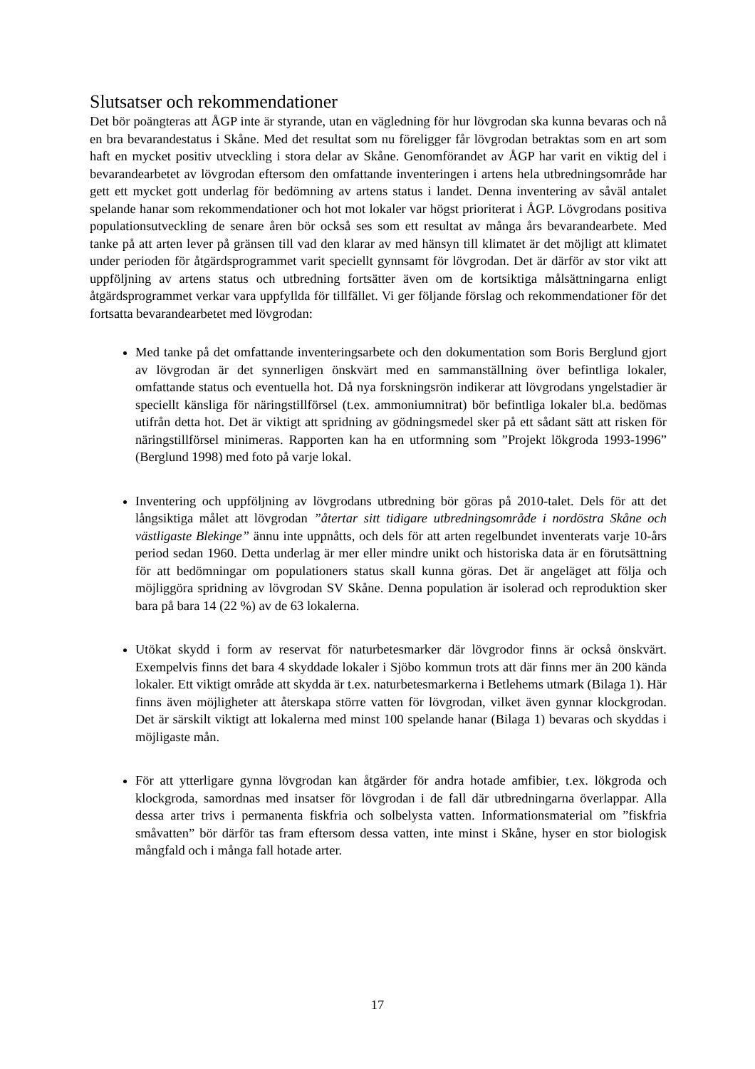Slutsatser och rekommendationer
Det bör poängteras att ÅGP inte är styrande, utan en vägledning för hur lövgrodan ska kunna bevaras och nå en bra bevarandestatus i Skåne. Med det resultat som nu föreligger får lövgrodan betraktas som en art som haft en mycket positiv utveckling i stora delar av Skåne. Genomförandet av ÅGP har varit en viktig del i bevarandearbetet av lövgrodan eftersom den omfattande inventeringen i artens hela utbredningsområde har gett ett mycket gott underlag för bedömning av artens status i landet. Denna inventering av såväl antalet spelande hanar som rekommendationer och hot mot lokaler var högst prioriterat i ÅGP. Lövgrodans positiva populationsutveckling de senare åren bör också ses som ett resultat av många års bevarandearbete. Med tanke på att arten lever på gränsen till vad den klarar av med hänsyn till klimatet är det möjligt att klimatet under perioden för åtgärdsprogrammet varit speciellt gynnsamt för lövgrodan. Det är därför av stor vikt att uppföljning av artens status och utbredning fortsätter även om de kortsiktiga målsättningarna enligt åtgärdsprogrammet verkar vara uppfyllda för tillfället. Vi ger följande förslag och rekommendationer för det fortsatta bevarandearbetet med lövgrodan:
Med tanke på det omfattande inventeringsarbete och den dokumentation som Boris Berglund gjort av lövgrodan är det synnerligen önskvärt med en sammanställning över befintliga lokaler, omfattande status och eventuella hot. Då nya forskningsrön indikerar att lövgrodans yngelstadier är speciellt känsliga för näringstillförsel (t.ex. ammoniumnitrat) bör befintliga lokaler bl.a. bedömas utifrån detta hot. Det är viktigt att spridning av gödningsmedel sker på ett sådant sätt att risken för näringstillförsel minimeras. Rapporten kan ha en utformning som ”Projekt lökgroda 1993-1996” (Berglund 1998) med foto på varje lokal.
Inventering och uppföljning av lövgrodans utbredning bör göras på 2010-talet. Dels för att det långsiktiga målet att lövgrodan ”återtar sitt tidigare utbredningsområde i nordöstra Skåne och västligaste Blekinge” ännu inte uppnåtts, och dels för att arten regelbundet inventerats varje 10-års period sedan 1960. Detta underlag är mer eller mindre unikt och historiska data är en förutsättning för att bedömningar om populationers status skall kunna göras. Det är angeläget att följa och möjliggöra spridning av lövgrodan SV Skåne. Denna population är isolerad och reproduktion sker bara på bara 14 (22 %) av de 63 lokalerna.
Utökat skydd i form av reservat för naturbetesmarker där lövgrodor finns är också önskvärt. Exempelvis finns det bara 4 skyddade lokaler i Sjöbo kommun trots att där finns mer än 200 kända lokaler. Ett viktigt område att skydda är t.ex. naturbetesmarkerna i Betlehems utmark (Bilaga 1). Här finns även möjligheter att återskapa större vatten för lövgrodan, vilket även gynnar klockgrodan. Det är särskilt viktigt att lokalerna med minst 100 spelande hanar (Bilaga 1) bevaras och skyddas i möjligaste mån.
För att ytterligare gynna lövgrodan kan åtgärder för andra hotade amfibier, t.ex. lökgroda och klockgroda, samordnas med insatser för lövgrodan i de fall där utbredningarna överlappar. Alla dessa arter trivs i permanenta fiskfria och solbelysta vatten. Informationsmaterial om ”fiskfria småvatten” bör därför tas fram eftersom dessa vatten, inte minst i Skåne, hyser en stor biologisk mångfald och i många fall hotade arter.
17